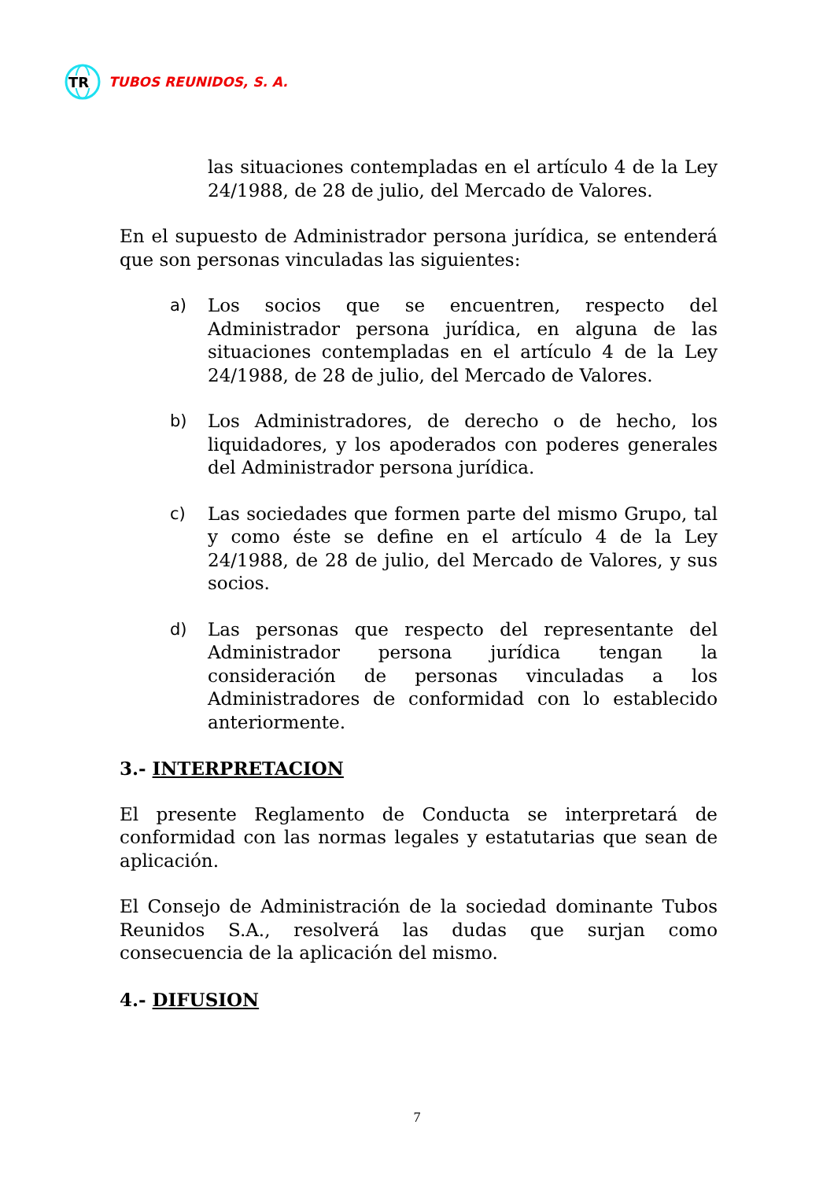TR
TUBOS REUNIDOS, S. A.
las situaciones contempladas en el artículo 4 de la Ley 24/1988, de 28 de julio, del Mercado de Valores.
En el supuesto de Administrador persona jurídica, se entenderá que son personas vinculadas las siguientes:
a) Los socios que se encuentren, respecto del Administrador persona jurídica, en alguna de las situaciones contempladas en el artículo 4 de la Ley 24/1988, de 28 de julio, del Mercado de Valores.
b) Los Administradores, de derecho o de hecho, los liquidadores, y los apoderados con poderes generales del Administrador persona jurídica.
c) Las sociedades que formen parte del mismo Grupo, tal y como éste se define en el artículo 4 de la Ley 24/1988, de 28 de julio, del Mercado de Valores, y sus socios.
d) Las personas que respecto del representante del Administrador persona jurídica tengan la consideración de personas vinculadas a los Administradores de conformidad con lo establecido anteriormente.
3.- INTERPRETACION
El presente Reglamento de Conducta se interpretará de conformidad con las normas legales y estatutarias que sean de aplicación.
El Consejo de Administración de la sociedad dominante Tubos Reunidos S.A., resolverá las dudas que surjan como consecuencia de la aplicación del mismo.
4.- DIFUSION
7